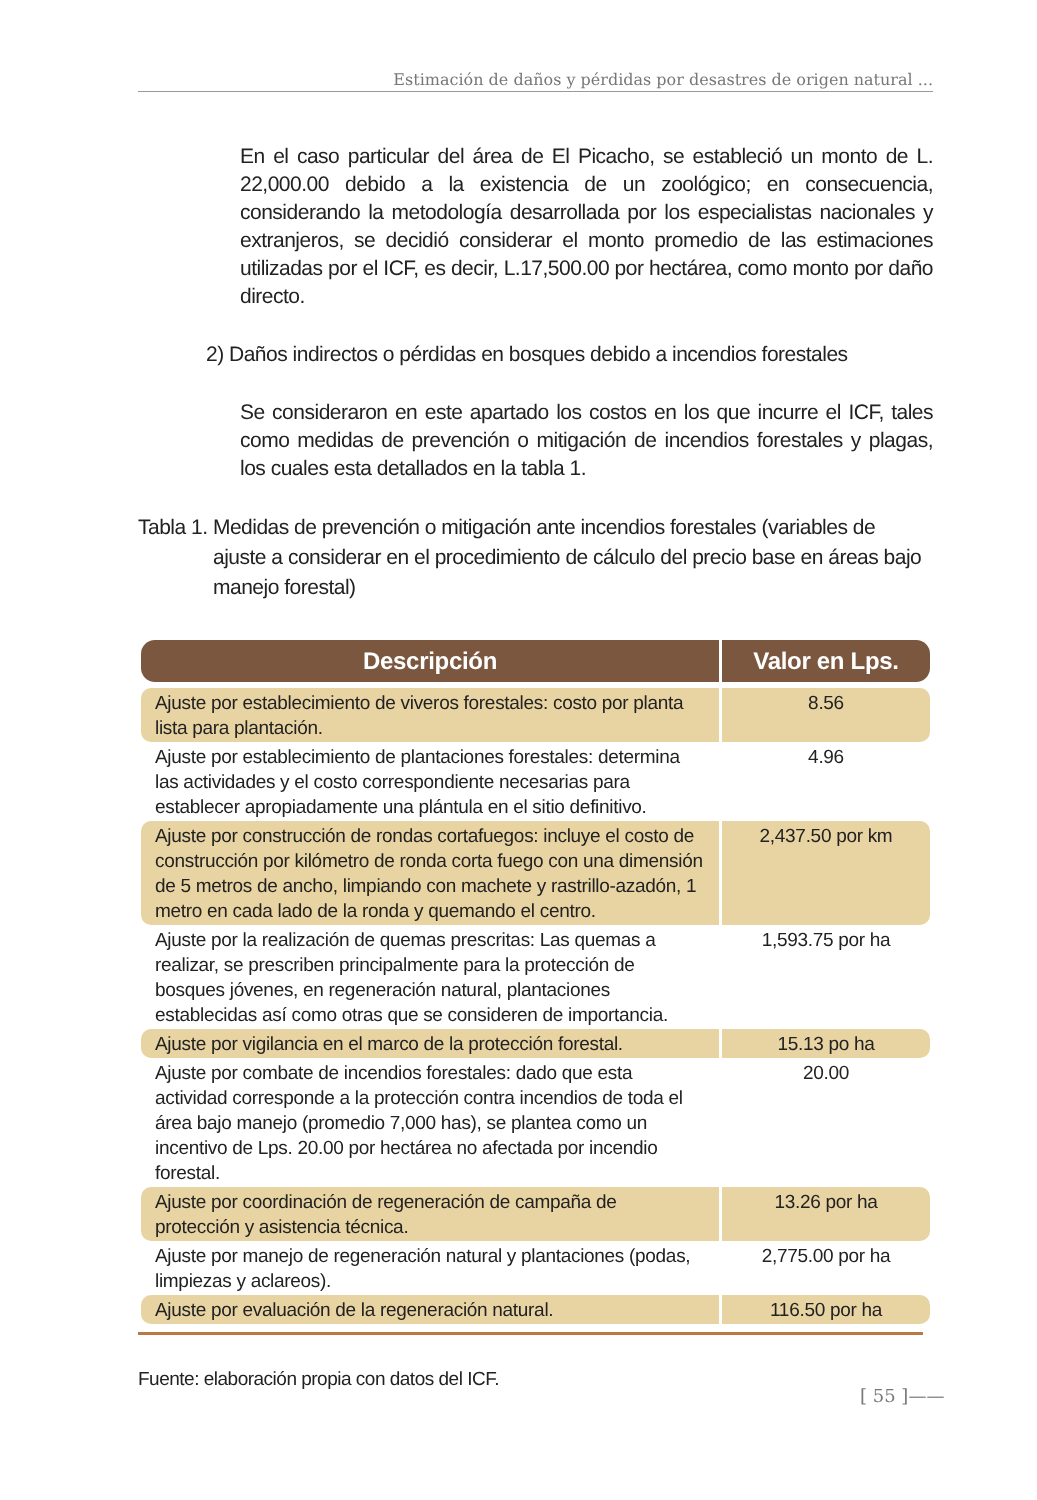Estimación de daños y pérdidas por desastres de origen natural ...
En el caso particular del área de El Picacho, se estableció un monto de L. 22,000.00 debido a la existencia de un zoológico; en consecuencia, considerando la metodología desarrollada por los especialistas nacionales y extranjeros, se decidió considerar el monto promedio de las estimaciones utilizadas por el ICF, es decir, L.17,500.00 por hectárea, como monto por daño directo.
2) Daños indirectos o pérdidas en bosques debido a incendios forestales
Se consideraron en este apartado los costos en los que incurre el ICF, tales como medidas de prevención o mitigación de incendios forestales y plagas, los cuales esta detallados en la tabla 1.
Tabla 1. Medidas de prevención o mitigación ante incendios forestales (variables de ajuste a considerar en el procedimiento de cálculo del precio base en áreas bajo manejo forestal)
| Descripción | Valor en Lps. |
| --- | --- |
| Ajuste por establecimiento de viveros forestales: costo por planta lista para plantación. | 8.56 |
| Ajuste por establecimiento de plantaciones forestales: determina las actividades y el costo correspondiente necesarias para establecer apropiadamente una plántula en el sitio definitivo. | 4.96 |
| Ajuste por construcción de rondas cortafuegos: incluye el costo de construcción por kilómetro de ronda corta fuego con una dimensión de 5 metros de ancho, limpiando con machete y rastrillo-azadón, 1 metro en cada lado de la ronda y quemando el centro. | 2,437.50 por km |
| Ajuste por la realización de quemas prescritas: Las quemas a realizar, se prescriben principalmente para la protección de bosques jóvenes, en regeneración natural, plantaciones establecidas así como otras que se consideren de importancia. | 1,593.75 por ha |
| Ajuste por vigilancia en el marco de la protección forestal. | 15.13 po ha |
| Ajuste por combate de incendios forestales: dado que esta actividad corresponde a la protección contra incendios de toda el área bajo manejo (promedio 7,000 has), se plantea como un incentivo de Lps. 20.00 por hectárea no afectada por incendio forestal. | 20.00 |
| Ajuste por coordinación de regeneración de campaña de protección y asistencia técnica. | 13.26 por ha |
| Ajuste por manejo de regeneración natural y plantaciones (podas, limpiezas y aclareos). | 2,775.00 por ha |
| Ajuste por evaluación de la regeneración natural. | 116.50 por ha |
Fuente: elaboración propia con datos del ICF.
[ 55 ]——